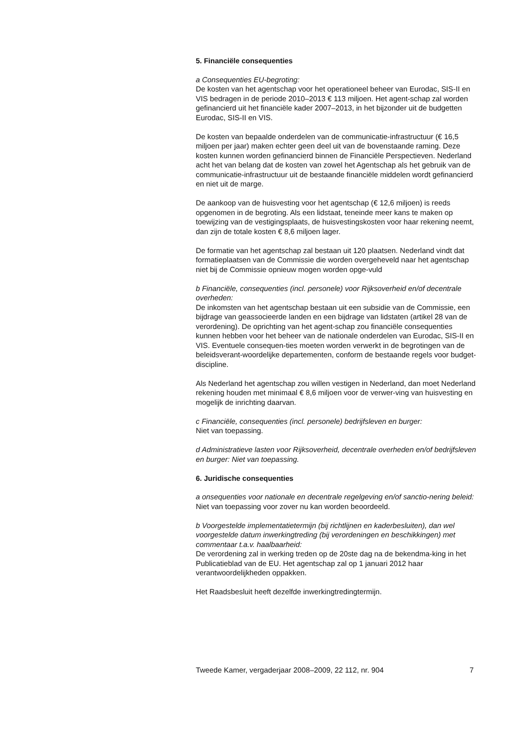5. Financiële consequenties
a Consequenties EU-begroting:
De kosten van het agentschap voor het operationeel beheer van Eurodac, SIS-II en VIS bedragen in de periode 2010–2013 € 113 miljoen. Het agent-schap zal worden gefinancierd uit het financiële kader 2007–2013, in het bijzonder uit de budgetten Eurodac, SIS-II en VIS.
De kosten van bepaalde onderdelen van de communicatie-infrastructuur (€ 16,5 miljoen per jaar) maken echter geen deel uit van de bovenstaande raming. Deze kosten kunnen worden gefinancierd binnen de Financiële Perspectieven. Nederland acht het van belang dat de kosten van zowel het Agentschap als het gebruik van de communicatie-infrastructuur uit de bestaande financiële middelen wordt gefinancierd en niet uit de marge.
De aankoop van de huisvesting voor het agentschap (€ 12,6 miljoen) is reeds opgenomen in de begroting. Als een lidstaat, teneinde meer kans te maken op toewijzing van de vestigingsplaats, de huisvestingskosten voor haar rekening neemt, dan zijn de totale kosten € 8,6 miljoen lager.
De formatie van het agentschap zal bestaan uit 120 plaatsen. Nederland vindt dat formatieplaatsen van de Commissie die worden overgeheveld naar het agentschap niet bij de Commissie opnieuw mogen worden opge-vuld
b Financiële, consequenties (incl. personele) voor Rijksoverheid en/of decentrale overheden:
De inkomsten van het agentschap bestaan uit een subsidie van de Commissie, een bijdrage van geassocieerde landen en een bijdrage van lidstaten (artikel 28 van de verordening). De oprichting van het agent-schap zou financiële consequenties kunnen hebben voor het beheer van de nationale onderdelen van Eurodac, SIS-II en VIS. Eventuele consequen-ties moeten worden verwerkt in de begrotingen van de beleidsverant-woordelijke departementen, conform de bestaande regels voor budget-discipline.
Als Nederland het agentschap zou willen vestigen in Nederland, dan moet Nederland rekening houden met minimaal € 8,6 miljoen voor de verwer-ving van huisvesting en mogelijk de inrichting daarvan.
c Financiële, consequenties (incl. personele) bedrijfsleven en burger:
Niet van toepassing.
d Administratieve lasten voor Rijksoverheid, decentrale overheden en/of bedrijfsleven en burger: Niet van toepassing.
6. Juridische consequenties
a onsequenties voor nationale en decentrale regelgeving en/of sanctio-nering beleid:
Niet van toepassing voor zover nu kan worden beoordeeld.
b Voorgestelde implementatietermijn (bij richtlijnen en kaderbesluiten), dan wel voorgestelde datum inwerkingtreding (bij verordeningen en beschikkingen) met commentaar t.a.v. haalbaarheid:
De verordening zal in werking treden op de 20ste dag na de bekendma-king in het Publicatieblad van de EU. Het agentschap zal op 1 januari 2012 haar verantwoordelijkheden oppakken.
Het Raadsbesluit heeft dezelfde inwerkingtredingtermijn.
Tweede Kamer, vergaderjaar 2008–2009, 22 112, nr. 904 7